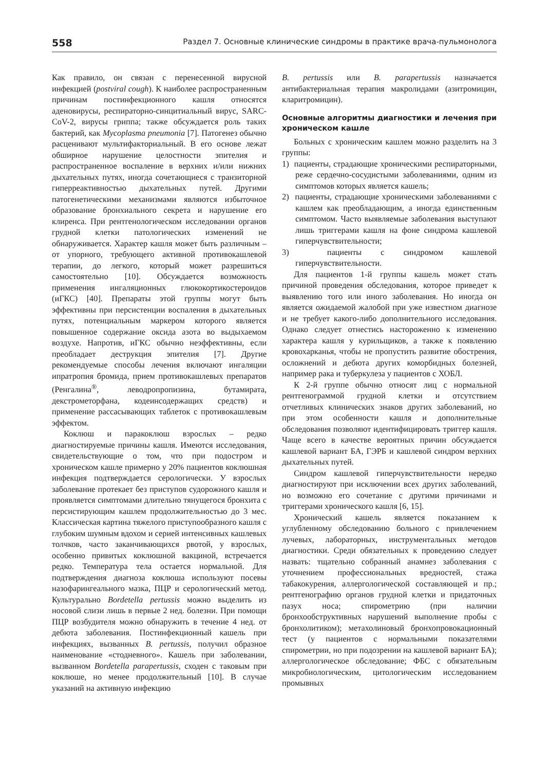558 Раздел 7. Основные клинические синдромы в практике врача-пульмонолога
Как правило, он связан с перенесенной вирусной инфекцией (postviral cough). К наиболее распространенным причинам постинфекционного кашля относятся аденовирусы, респираторно-синцитиальный вирус, SARC-CoV-2, вирусы гриппа; также обсуждается роль таких бактерий, как Mycoplasma pneumonia [7]. Патогенез обычно расценивают мультифакториальный. В его основе лежат обширное нарушение целостности эпителия и распространенное воспаление в верхних и/или нижних дыхательных путях, иногда сочетающиеся с транзиторной гиперреактивностью дыхательных путей. Другими патогенетическими механизмами являются избыточное образование бронхиального секрета и нарушение его клиренса. При рентгенологическом исследовании органов грудной клетки патологических изменений не обнаруживается. Характер кашля может быть различным – от упорного, требующего активной противокашлевой терапии, до легкого, который может разрешиться самостоятельно [10]. Обсуждается возможность применения ингаляционных глюкокортикостероидов (иГКС) [40]. Препараты этой группы могут быть эффективны при персистенции воспаления в дыхательных путях, потенциальным маркером которого является повышенное содержание оксида азота во выдыхаемом воздухе. Напротив, иГКС обычно неэффективны, если преобладает деструкция эпителия [7]. Другие рекомендуемые способы лечения включают ингаляции ипратропия бромида, прием противокашлевых препаратов (Ренгалина<sup>®</sup>, леводропропизина, бутамирата, декстрометорфана, кодеинсодержащих средств) и применение рассасывающих таблеток с противокашлевым эффектом.
Коклюш и паракоклюш взрослых – редко диагностируемые причины кашля. Имеются исследования, свидетельствующие о том, что при подостром и хроническом кашле примерно у 20% пациентов коклюшная инфекция подтверждается серологически. У взрослых заболевание протекает без приступов судорожного кашля и проявляется симптомами длительно тянущегося бронхита с персистирующим кашлем продолжительностью до 3 мес. Классическая картина тяжелого приступообразного кашля с глубоким шумным вдохом и серией интенсивных кашлевых толчков, часто заканчивающихся рвотой, у взрослых, особенно привитых коклюшной вакциной, встречается редко. Температура тела остается нормальной. Для подтверждения диагноза коклюша используют посевы назофарингеального мазка, ПЦР и серологический метод. Культурально Bordetella pertussis можно выделить из носовой слизи лишь в первые 2 нед. болезни. При помощи ПЦР возбудителя можно обнаружить в течение 4 нед. от дебюта заболевания. Постинфекционный кашель при инфекциях, вызванных B. pertussis, получил образное наименование «стодневного». Кашель при заболевании, вызванном Bordetella parapertussis, сходен с таковым при коклюше, но менее продолжительный [10]. В случае указаний на активную инфекцию
B. pertussis или B. parapertussis назначается антибактериальная терапия макролидами (азитромицин, кларитромицин).
Основные алгоритмы диагностики и лечения при хроническом кашле
Больных с хроническим кашлем можно разделить на 3 группы:
1) пациенты, страдающие хроническими респираторными, реже сердечно-сосудистыми заболеваниями, одним из симптомов которых является кашель;
2) пациенты, страдающие хроническими заболеваниями с кашлем как преобладающим, а иногда единственным симптомом. Часто выявляемые заболевания выступают лишь триггерами кашля на фоне синдрома кашлевой гиперчувствительности;
3) пациенты с синдромом кашлевой гиперчувствительности.
Для пациентов 1-й группы кашель может стать причиной проведения обследования, которое приведет к выявлению того или иного заболевания. Но иногда он является ожидаемой жалобой при уже известном диагнозе и не требует какого-либо дополнительного исследования. Однако следует отнестись настороженно к изменению характера кашля у курильщиков, а также к появлению кровохарканья, чтобы не пропустить развитие обострения, осложнений и дебюта других коморбидных болезней, например рака и туберкулеза у пациентов с ХОБЛ.
К 2-й группе обычно относят лиц с нормальной рентгенограммой грудной клетки и отсутствием отчетливых клинических знаков других заболеваний, но при этом особенности кашля и дополнительные обследования позволяют идентифицировать триггер кашля. Чаще всего в качестве вероятных причин обсуждается кашлевой вариант БА, ГЭРБ и кашлевой синдром верхних дыхательных путей.
Синдром кашлевой гиперчувствительности нередко диагностируют при исключении всех других заболеваний, но возможно его сочетание с другими причинами и триггерами хронического кашля [6, 15].
Хронический кашель является показанием к углубленному обследованию больного с привлечением лучевых, лабораторных, инструментальных методов диагностики. Среди обязательных к проведению следует назвать: тщательно собранный анамнез заболевания с уточнением профессиональных вредностей, стажа табакокурения, аллергологической составляющей и пр.; рентгенографию органов грудной клетки и придаточных пазух носа; спирометрию (при наличии бронхообструктивных нарушений выполнение пробы с бронхолитиком); метахолиновый бронхопровокационный тест (у пациентов с нормальными показателями спирометрии, но при подозрении на кашлевой вариант БА); аллергологическое обследование; ФБС с обязательным микробиологическим, цитологическим исследованием промывных